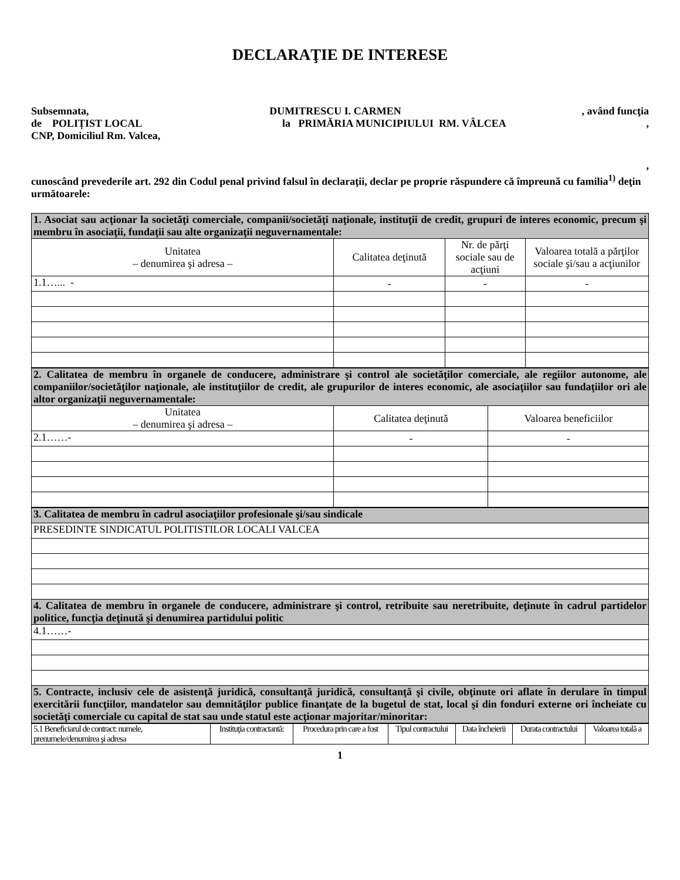DECLARAŢIE DE INTERESE
Subsemnata, DUMITRESCU I. CARMEN, având funcţia
de POLIȚIST LOCAL la PRIMĂRIA MUNICIPIULUI RM. VÂLCEA,
CNP, Domiciliul Rm. Valcea,
,
cunoscând prevederile art. 292 din Codul penal privind falsul în declaraţii, declar pe proprie răspundere că împreună cu familia<sup>1)</sup> deţin următoarele:
| 1. Asociat sau acţionar la societăţi comerciale, companii/societăţi naţionale, instituţii de credit, grupuri de interes economic, precum şi membru în asociaţii, fundaţii sau alte organizaţii neguvernamentale: | | | |
| Unitatea – denumirea şi adresa – | Calitatea deţinută | Nr. de părţi sociale sau de acţiuni | Valoarea totală a părţilor sociale şi/sau a acţiunilor |
| 1.1…... - | - | - | - |
| 2. Calitatea de membru în organele de conducere, administrare şi control ale societăţilor comerciale, ale regiilor autonome, ale companiilor/societăţilor naţionale, ale instituţiilor de credit, ale grupurilor de interes economic, ale asociaţiilor sau fundaţiilor ori ale altor organizaţii neguvernamentale: | | |
| Unitatea – denumirea şi adresa – | Calitatea deţinută | Valoarea beneficiilor |
| 2.1……- | - | - |
| 3. Calitatea de membru în cadrul asociaţiilor profesionale şi/sau sindicale |
| PRESEDINTE SINDICATUL POLITISTILOR LOCALI VALCEA |
| 4. Calitatea de membru în organele de conducere, administrare şi control, retribuite sau neretribuite, deţinute în cadrul partidelor politice, funcţia deţinută şi denumirea partidului politic |
| 4.1……- |
| 5. Contracte, inclusiv cele de asistenţă juridică, consultanţă juridică, consultanţă şi civile, obţinute ori aflate în derulare în timpul exercitării funcţiilor, mandatelor sau demnităţilor publice finanţate de la bugetul de stat, local şi din fonduri externe ori încheiate cu societăţi comerciale cu capital de stat sau unde statul este acţionar majoritar/minoritar: |
| 5.1 Beneficiarul de contract: numele, prenumele/denumirea şi adresa | Instituţia contractantă: | Procedura prin care a fost | Tipul contractului | Data încheierii | Durata contractului | Valoarea totală a |
1